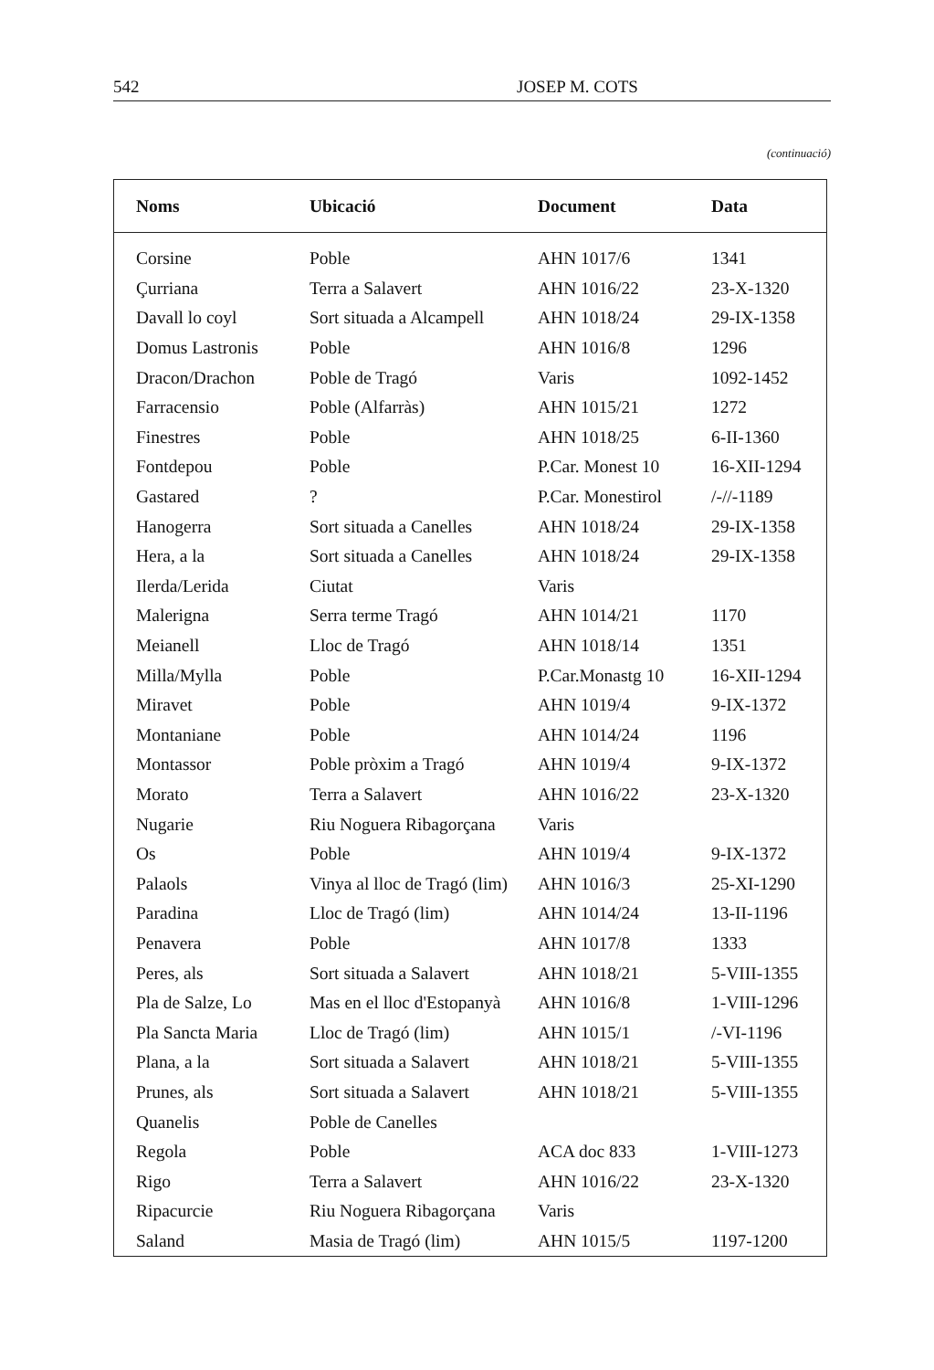542 JOSEP M. COTS
(continuació)
| Noms | Ubicació | Document | Data |
| --- | --- | --- | --- |
| Corsine | Poble | AHN 1017/6 | 1341 |
| Çurriana | Terra a Salavert | AHN 1016/22 | 23-X-1320 |
| Davall lo coyl | Sort situada a Alcampell | AHN 1018/24 | 29-IX-1358 |
| Domus Lastronis | Poble | AHN 1016/8 | 1296 |
| Dracon/Drachon | Poble de Tragó | Varis | 1092-1452 |
| Farracensio | Poble (Alfarràs) | AHN 1015/21 | 1272 |
| Finestres | Poble | AHN 1018/25 | 6-II-1360 |
| Fontdepou | Poble | P.Car. Monest 10 | 16-XII-1294 |
| Gastared | ? | P.Car. Monestirol | /-//-1189 |
| Hanogerra | Sort situada a Canelles | AHN 1018/24 | 29-IX-1358 |
| Hera, a la | Sort situada a Canelles | AHN 1018/24 | 29-IX-1358 |
| Ilerda/Lerida | Ciutat | Varis | |
| Malerigna | Serra terme Tragó | AHN 1014/21 | 1170 |
| Meianell | Lloc de Tragó | AHN 1018/14 | 1351 |
| Milla/Mylla | Poble | P.Car.Monastg 10 | 16-XII-1294 |
| Miravet | Poble | AHN 1019/4 | 9-IX-1372 |
| Montaniane | Poble | AHN 1014/24 | 1196 |
| Montassor | Poble pròxim a Tragó | AHN 1019/4 | 9-IX-1372 |
| Morato | Terra a Salavert | AHN 1016/22 | 23-X-1320 |
| Nugarie | Riu Noguera Ribagorçana | Varis | |
| Os | Poble | AHN 1019/4 | 9-IX-1372 |
| Palaols | Vinya al lloc de Tragó (lim) | AHN 1016/3 | 25-XI-1290 |
| Paradina | Lloc de Tragó (lim) | AHN 1014/24 | 13-II-1196 |
| Penavera | Poble | AHN 1017/8 | 1333 |
| Peres, als | Sort situada a Salavert | AHN 1018/21 | 5-VIII-1355 |
| Pla de Salze, Lo | Mas en el lloc d'Estopanyà | AHN 1016/8 | 1-VIII-1296 |
| Pla Sancta Maria | Lloc de Tragó (lim) | AHN 1015/1 | /-VI-1196 |
| Plana, a la | Sort situada a Salavert | AHN 1018/21 | 5-VIII-1355 |
| Prunes, als | Sort situada a Salavert | AHN 1018/21 | 5-VIII-1355 |
| Quanelis | Poble de Canelles | | |
| Regola | Poble | ACA doc 833 | 1-VIII-1273 |
| Rigo | Terra a Salavert | AHN 1016/22 | 23-X-1320 |
| Ripacurcie | Riu Noguera Ribagorçana | Varis | |
| Saland | Masia de Tragó (lim) | AHN 1015/5 | 1197-1200 |